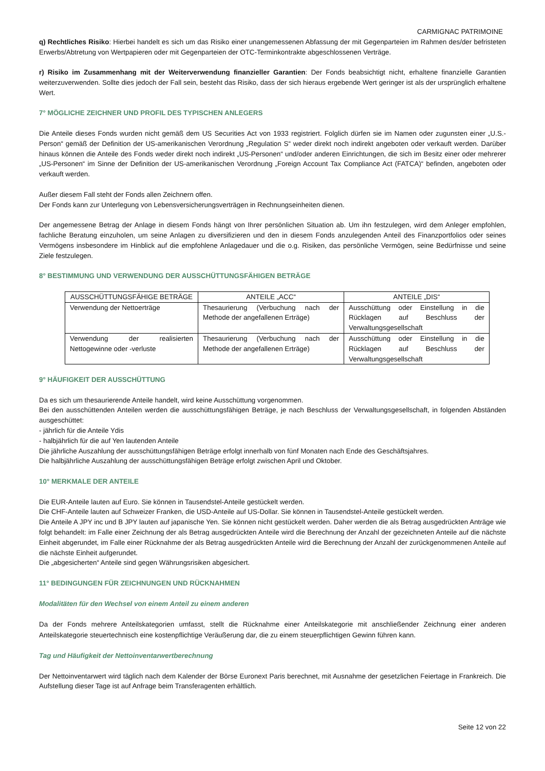CARMIGNAC PATRIMOINE
q) Rechtliches Risiko: Hierbei handelt es sich um das Risiko einer unangemessenen Abfassung der mit Gegenparteien im Rahmen des/der befristeten Erwerbs/Abtretung von Wertpapieren oder mit Gegenparteien der OTC-Terminkontrakte abgeschlossenen Verträge.
r) Risiko im Zusammenhang mit der Weiterverwendung finanzieller Garantien: Der Fonds beabsichtigt nicht, erhaltene finanzielle Garantien weiterzuverwenden. Sollte dies jedoch der Fall sein, besteht das Risiko, dass der sich hieraus ergebende Wert geringer ist als der ursprünglich erhaltene Wert.
7° MÖGLICHE ZEICHNER UND PROFIL DES TYPISCHEN ANLEGERS
Die Anteile dieses Fonds wurden nicht gemäß dem US Securities Act von 1933 registriert. Folglich dürfen sie im Namen oder zugunsten einer „U.S.-Person“ gemäß der Definition der US-amerikanischen Verordnung „Regulation S“ weder direkt noch indirekt angeboten oder verkauft werden. Darüber hinaus können die Anteile des Fonds weder direkt noch indirekt „US-Personen“ und/oder anderen Einrichtungen, die sich im Besitz einer oder mehrerer „US-Personen“ im Sinne der Definition der US-amerikanischen Verordnung „Foreign Account Tax Compliance Act (FATCA)“ befinden, angeboten oder verkauft werden.
Außer diesem Fall steht der Fonds allen Zeichnern offen.
Der Fonds kann zur Unterlegung von Lebensversicherungsverträgen in Rechnungseinheiten dienen.
Der angemessene Betrag der Anlage in diesem Fonds hängt von Ihrer persönlichen Situation ab. Um ihn festzulegen, wird dem Anleger empfohlen, fachliche Beratung einzuholen, um seine Anlagen zu diversifizieren und den in diesem Fonds anzulegenden Anteil des Finanzportfolios oder seines Vermögens insbesondere im Hinblick auf die empfohlene Anlagedauer und die o.g. Risiken, das persönliche Vermögen, seine Bedürfnisse und seine Ziele festzulegen.
8° BESTIMMUNG UND VERWENDUNG DER AUSSCHÜTTUNGSFÄHIGEN BETRÄGE
| AUSSCHÜTTUNGSFÄHIGE BETRÄGE | ANTEILE „ACC“ | ANTEILE „DIS“ |
| --- | --- | --- |
| Verwendung der Nettoerträge | Thesaurierung (Verbuchung nach der Methode der angefallenen Erträge) | Ausschüttung oder Einstellung in die Rücklagen auf Beschluss der Verwaltungsgesellschaft |
| Verwendung der realisierten Nettogewinne oder -verluste | Thesaurierung (Verbuchung nach der Methode der angefallenen Erträge) | Ausschüttung oder Einstellung in die Rücklagen auf Beschluss der Verwaltungsgesellschaft |
9° HÄUFIGKEIT DER AUSSCHÜTTUNG
Da es sich um thesaurierende Anteile handelt, wird keine Ausschüttung vorgenommen.
Bei den ausschüttenden Anteilen werden die ausschüttungsfähigen Beträge, je nach Beschluss der Verwaltungsgesellschaft, in folgenden Abständen ausgeschüttet:
- jährlich für die Anteile Ydis
- halbjährlich für die auf Yen lautenden Anteile
Die jährliche Auszahlung der ausschüttungsfähigen Beträge erfolgt innerhalb von fünf Monaten nach Ende des Geschäftsjahres.
Die halbjährliche Auszahlung der ausschüttungsfähigen Beträge erfolgt zwischen April und Oktober.
10° MERKMALE DER ANTEILE
Die EUR-Anteile lauten auf Euro. Sie können in Tausendstel-Anteile gestückelt werden.
Die CHF-Anteile lauten auf Schweizer Franken, die USD-Anteile auf US-Dollar. Sie können in Tausendstel-Anteile gestückelt werden.
Die Anteile A JPY inc und B JPY lauten auf japanische Yen. Sie können nicht gestückelt werden. Daher werden die als Betrag ausgedrückten Anträge wie folgt behandelt: im Falle einer Zeichnung der als Betrag ausgedrückten Anteile wird die Berechnung der Anzahl der gezeichneten Anteile auf die nächste Einheit abgerundet, im Falle einer Rücknahme der als Betrag ausgedrückten Anteile wird die Berechnung der Anzahl der zurückgenommenen Anteile auf die nächste Einheit aufgerundet.
Die „abgesicherten“ Anteile sind gegen Währungsrisiken abgesichert.
11° BEDINGUNGEN FÜR ZEICHNUNGEN UND RÜCKNAHMEN
Modalitäten für den Wechsel von einem Anteil zu einem anderen
Da der Fonds mehrere Anteilskategorien umfasst, stellt die Rücknahme einer Anteilskategorie mit anschließender Zeichnung einer anderen Anteilskategorie steuertechnisch eine kostenpflichtige Veräußerung dar, die zu einem steuerpflichtigen Gewinn führen kann.
Tag und Häufigkeit der Nettoinventarwertberechnung
Der Nettoinventarwert wird täglich nach dem Kalender der Börse Euronext Paris berechnet, mit Ausnahme der gesetzlichen Feiertage in Frankreich. Die Aufstellung dieser Tage ist auf Anfrage beim Transferagenten erhältlich.
Seite 12 von 22